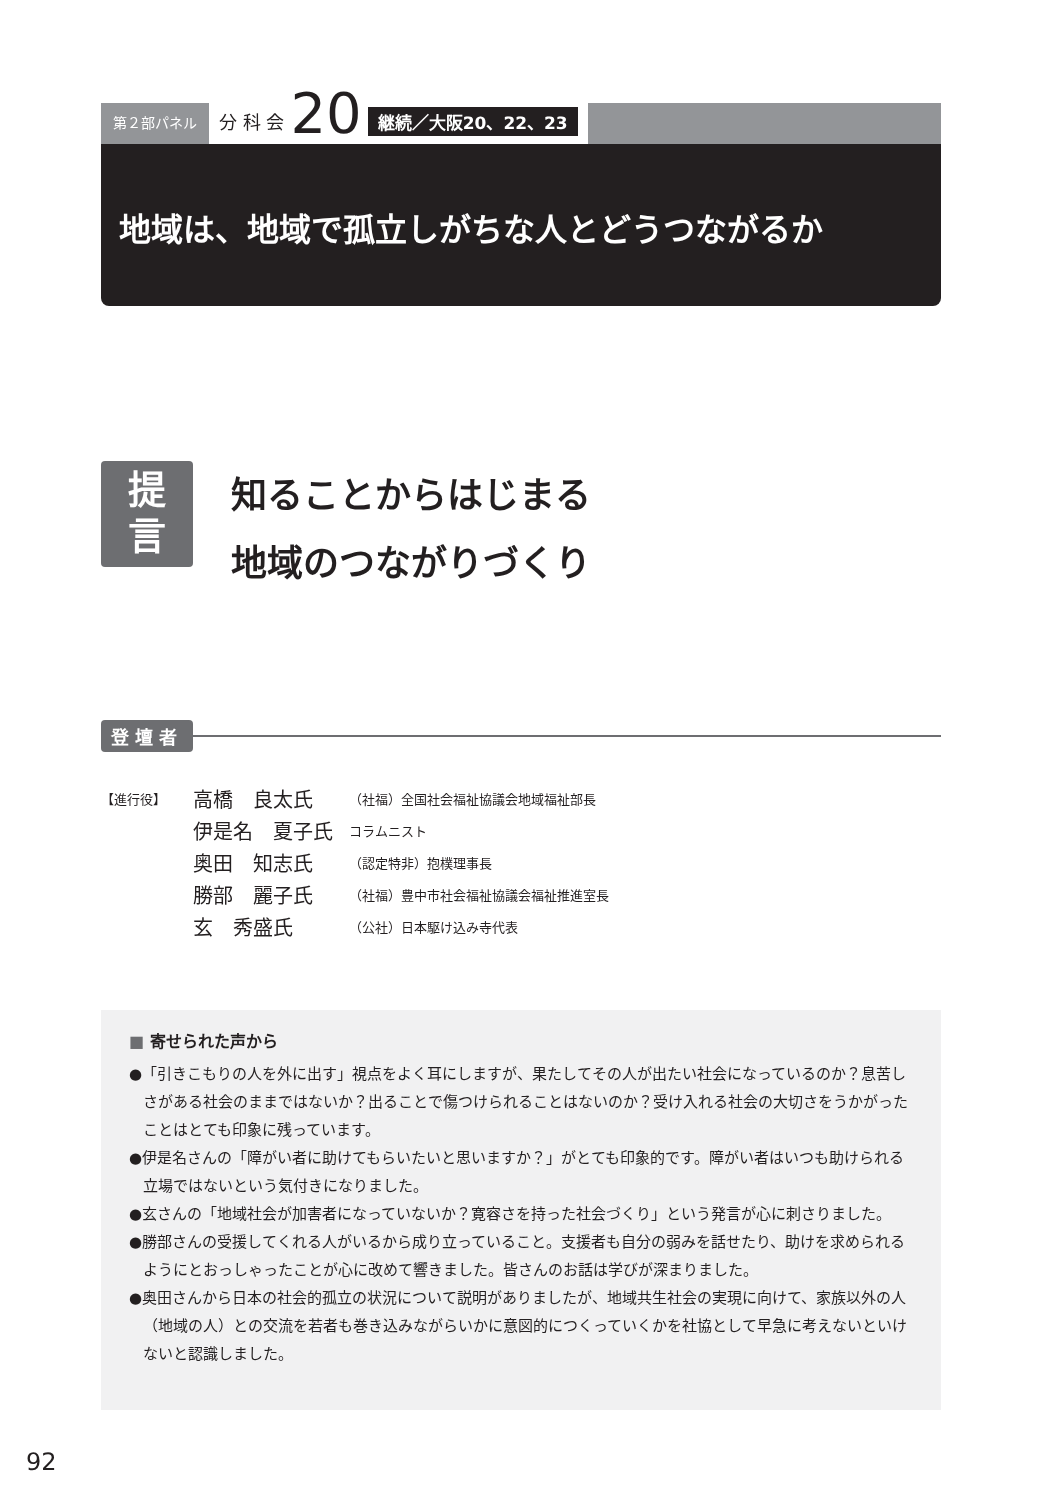第２部パネル
分 科 会 20 継続／大阪20、22、23
地域は、地域で孤立しがちな人とどうつながるか
提
言
知ることからはじまる
地域のつながりづくり
登壇者
| 【進行役】 | 高橋 良太氏 | （社福）全国社会福祉協議会地域福祉部長 |
| | 伊是名 夏子氏 | コラムニスト |
| | 奥田 知志氏 | （認定特非）抱樸理事長 |
| | 勝部 麗子氏 | （社福）豊中市社会福祉協議会福祉推進室長 |
| | 玄 秀盛氏 | （公社）日本駆け込み寺代表 |
■ 寄せられた声から
●「引きこもりの人を外に出す」視点をよく耳にしますが、果たしてその人が出たい社会になっているのか？息苦しさがある社会のままではないか？出ることで傷つけられることはないのか？受け入れる社会の大切さをうかがったことはとても印象に残っています。
●伊是名さんの「障がい者に助けてもらいたいと思いますか？」がとても印象的です。障がい者はいつも助けられる立場ではないという気付きになりました。
●玄さんの「地域社会が加害者になっていないか？寛容さを持った社会づくり」という発言が心に刺さりました。
●勝部さんの受援してくれる人がいるから成り立っていること。支援者も自分の弱みを話せたり、助けを求められるようにとおっしゃったことが心に改めて響きました。皆さんのお話は学びが深まりました。
●奥田さんから日本の社会的孤立の状況について説明がありましたが、地域共生社会の実現に向けて、家族以外の人（地域の人）との交流を若者も巻き込みながらいかに意図的につくっていくかを社協として早急に考えないといけないと認識しました。
92